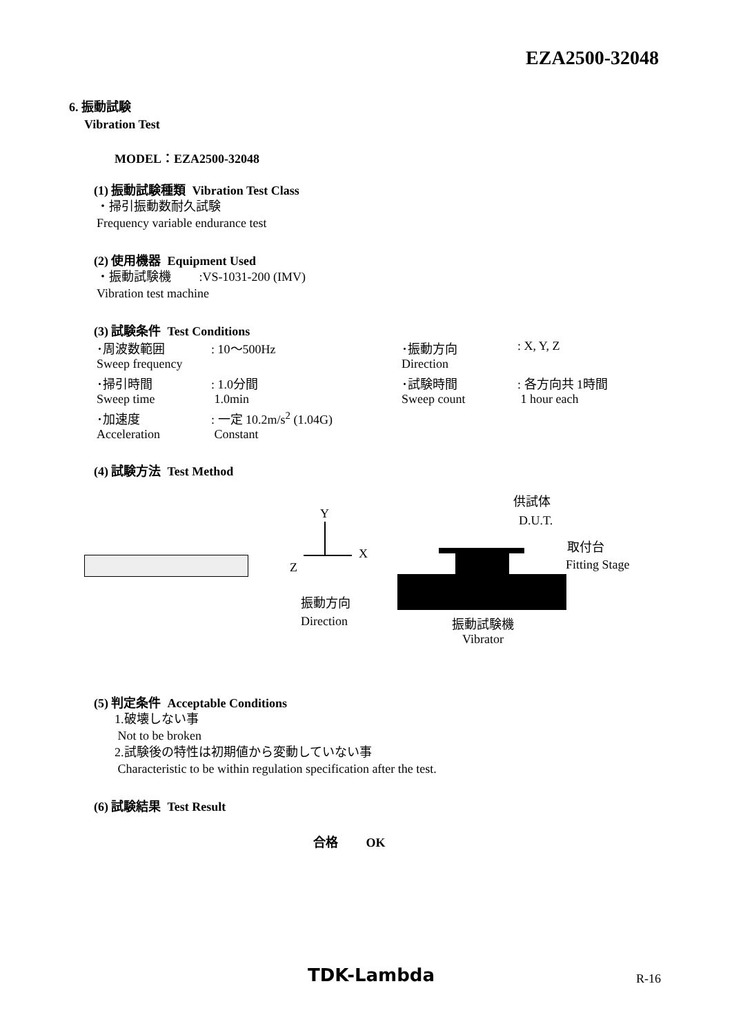EZA2500-32048
6. 振動試験
Vibration Test
MODEL：EZA2500-32048
(1) 振動試験種類 Vibration Test Class
・掃引振動数耐久試験
Frequency variable endurance test
(2) 使用機器 Equipment Used
・振動試験機 :VS-1031-200 (IMV)
Vibration test machine
(3) 試験条件 Test Conditions
| ･周波数範囲 | : 10～500Hz | ･振動方向 | : X, Y, Z |
| Sweep frequency | | Direction | |
| ･掃引時間 | : 1.0分間 | ･試験時間 | : 各方向共 1時間 |
| Sweep time | 1.0min | Sweep count | 1 hour each |
| ･加速度 | : 一定 10.2m/s<sup>2</sup> (1.04G) | | |
| Acceleration | Constant | | |
(4) 試験方法 Test Method
Y
Z
X
供試体
D.U.T.
取付台
Fitting Stage
振動方向
Direction
振動試験機
Vibrator
(5) 判定条件 Acceptable Conditions
1.破壊しない事
Not to be broken
2.試験後の特性は初期値から変動していない事
Characteristic to be within regulation specification after the test.
(6) 試験結果 Test Result
合格 OK
TDK-Lambda R-16